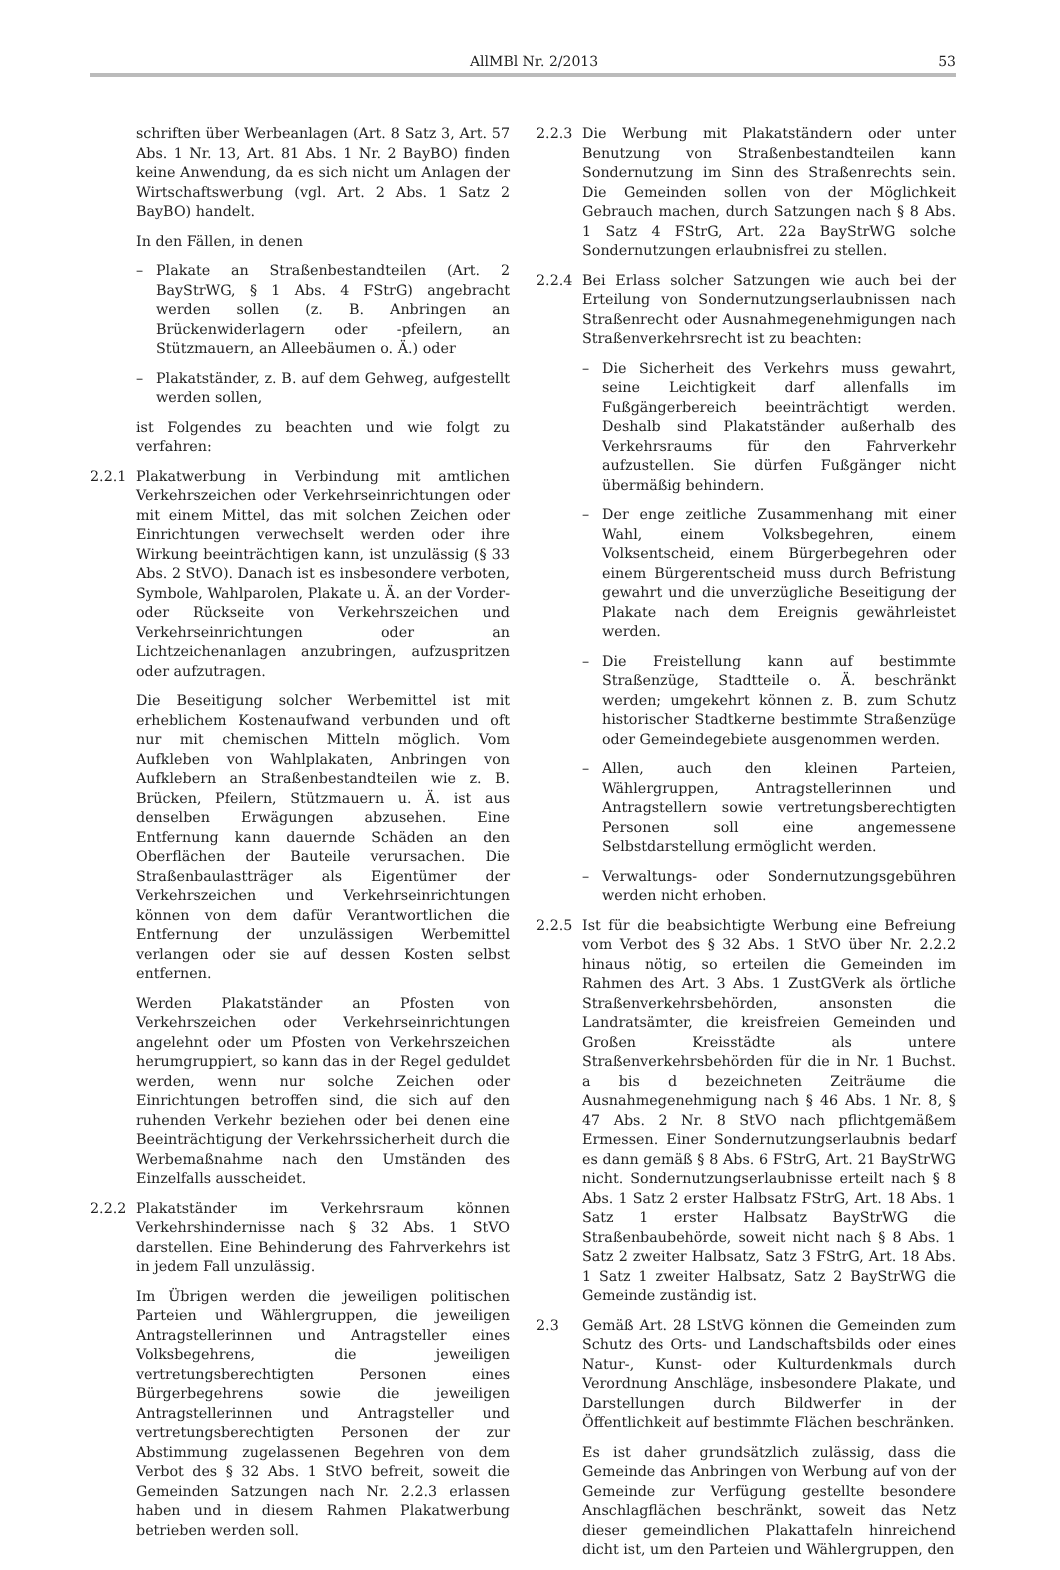AllMBl Nr. 2/2013 53
schriften über Werbeanlagen (Art. 8 Satz 3, Art. 57 Abs. 1 Nr. 13, Art. 81 Abs. 1 Nr. 2 BayBO) finden keine Anwendung, da es sich nicht um Anlagen der Wirtschaftswerbung (vgl. Art. 2 Abs. 1 Satz 2 BayBO) handelt.
In den Fällen, in denen
– Plakate an Straßenbestandteilen (Art. 2 BayStrWG, § 1 Abs. 4 FStrG) angebracht werden sollen (z. B. Anbringen an Brückenwiderlagern oder -pfeilern, an Stützmauern, an Alleebäumen o. Ä.) oder
– Plakatständer, z. B. auf dem Gehweg, aufgestellt werden sollen,
ist Folgendes zu beachten und wie folgt zu verfahren:
2.2.1 Plakatwerbung in Verbindung mit amtlichen Verkehrszeichen oder Verkehrseinrichtungen oder mit einem Mittel, das mit solchen Zeichen oder Einrichtungen verwechselt werden oder ihre Wirkung beeinträchtigen kann, ist unzulässig (§ 33 Abs. 2 StVO). Danach ist es insbesondere verboten, Symbole, Wahlparolen, Plakate u. Ä. an der Vorder- oder Rückseite von Verkehrszeichen und Verkehrseinrichtungen oder an Lichtzeichenanlagen anzubringen, aufzuspritzen oder aufzutragen.
Die Beseitigung solcher Werbemittel ist mit erheblichem Kostenaufwand verbunden und oft nur mit chemischen Mitteln möglich. Vom Aufkleben von Wahlplakaten, Anbringen von Aufklebern an Straßenbestandteilen wie z. B. Brücken, Pfeilern, Stützmauern u. Ä. ist aus denselben Erwägungen abzusehen. Eine Entfernung kann dauernde Schäden an den Oberflächen der Bauteile verursachen. Die Straßenbaulastträger als Eigentümer der Verkehrszeichen und Verkehrseinrichtungen können von dem dafür Verantwortlichen die Entfernung der unzulässigen Werbemittel verlangen oder sie auf dessen Kosten selbst entfernen.
Werden Plakatständer an Pfosten von Verkehrszeichen oder Verkehrseinrichtungen angelehnt oder um Pfosten von Verkehrszeichen herumgruppiert, so kann das in der Regel geduldet werden, wenn nur solche Zeichen oder Einrichtungen betroffen sind, die sich auf den ruhenden Verkehr beziehen oder bei denen eine Beeinträchtigung der Verkehrssicherheit durch die Werbemaßnahme nach den Umständen des Einzelfalls ausscheidet.
2.2.2 Plakatständer im Verkehrsraum können Verkehrshindernisse nach § 32 Abs. 1 StVO darstellen. Eine Behinderung des Fahrverkehrs ist in jedem Fall unzulässig.
Im Übrigen werden die jeweiligen politischen Parteien und Wählergruppen, die jeweiligen Antragstellerinnen und Antragsteller eines Volksbegehrens, die jeweiligen vertretungsberechtigten Personen eines Bürgerbegehrens sowie die jeweiligen Antragstellerinnen und Antragsteller und vertretungsberechtigten Personen der zur Abstimmung zugelassenen Begehren von dem Verbot des § 32 Abs. 1 StVO befreit, soweit die Gemeinden Satzungen nach Nr. 2.2.3 erlassen haben und in diesem Rahmen Plakatwerbung betrieben werden soll.
2.2.3 Die Werbung mit Plakatständern oder unter Benutzung von Straßenbestandteilen kann Sondernutzung im Sinn des Straßenrechts sein. Die Gemeinden sollen von der Möglichkeit Gebrauch machen, durch Satzungen nach § 8 Abs. 1 Satz 4 FStrG, Art. 22a BayStrWG solche Sondernutzungen erlaubnisfrei zu stellen.
2.2.4 Bei Erlass solcher Satzungen wie auch bei der Erteilung von Sondernutzungserlaubnissen nach Straßenrecht oder Ausnahmegenehmigungen nach Straßenverkehrsrecht ist zu beachten:
– Die Sicherheit des Verkehrs muss gewahrt, seine Leichtigkeit darf allenfalls im Fußgängerbereich beeinträchtigt werden. Deshalb sind Plakatständer außerhalb des Verkehrsraums für den Fahrverkehr aufzustellen. Sie dürfen Fußgänger nicht übermäßig behindern.
– Der enge zeitliche Zusammenhang mit einer Wahl, einem Volksbegehren, einem Volksentscheid, einem Bürgerbegehren oder einem Bürgerentscheid muss durch Befristung gewahrt und die unverzügliche Beseitigung der Plakate nach dem Ereignis gewährleistet werden.
– Die Freistellung kann auf bestimmte Straßenzüge, Stadtteile o. Ä. beschränkt werden; umgekehrt können z. B. zum Schutz historischer Stadtkerne bestimmte Straßenzüge oder Gemeindegebiete ausgenommen werden.
– Allen, auch den kleinen Parteien, Wählergruppen, Antragstellerinnen und Antragstellern sowie vertretungsberechtigten Personen soll eine angemessene Selbstdarstellung ermöglicht werden.
– Verwaltungs- oder Sondernutzungsgebühren werden nicht erhoben.
2.2.5 Ist für die beabsichtigte Werbung eine Befreiung vom Verbot des § 32 Abs. 1 StVO über Nr. 2.2.2 hinaus nötig, so erteilen die Gemeinden im Rahmen des Art. 3 Abs. 1 ZustGVerk als örtliche Straßenverkehrsbehörden, ansonsten die Landratsämter, die kreisfreien Gemeinden und Großen Kreisstädte als untere Straßenverkehrsbehörden für die in Nr. 1 Buchst. a bis d bezeichneten Zeiträume die Ausnahmegenehmigung nach § 46 Abs. 1 Nr. 8, § 47 Abs. 2 Nr. 8 StVO nach pflichtgemäßem Ermessen. Einer Sondernutzungserlaubnis bedarf es dann gemäß § 8 Abs. 6 FStrG, Art. 21 BayStrWG nicht. Sondernutzungserlaubnisse erteilt nach § 8 Abs. 1 Satz 2 erster Halbsatz FStrG, Art. 18 Abs. 1 Satz 1 erster Halbsatz BayStrWG die Straßenbaubehörde, soweit nicht nach § 8 Abs. 1 Satz 2 zweiter Halbsatz, Satz 3 FStrG, Art. 18 Abs. 1 Satz 1 zweiter Halbsatz, Satz 2 BayStrWG die Gemeinde zuständig ist.
2.3 Gemäß Art. 28 LStVG können die Gemeinden zum Schutz des Orts- und Landschaftsbilds oder eines Natur-, Kunst- oder Kulturdenkmals durch Verordnung Anschläge, insbesondere Plakate, und Darstellungen durch Bildwerfer in der Öffentlichkeit auf bestimmte Flächen beschränken.
Es ist daher grundsätzlich zulässig, dass die Gemeinde das Anbringen von Werbung auf von der Gemeinde zur Verfügung gestellte besondere Anschlagflächen beschränkt, soweit das Netz dieser gemeindlichen Plakattafeln hinreichend dicht ist, um den Parteien und Wählergruppen, den